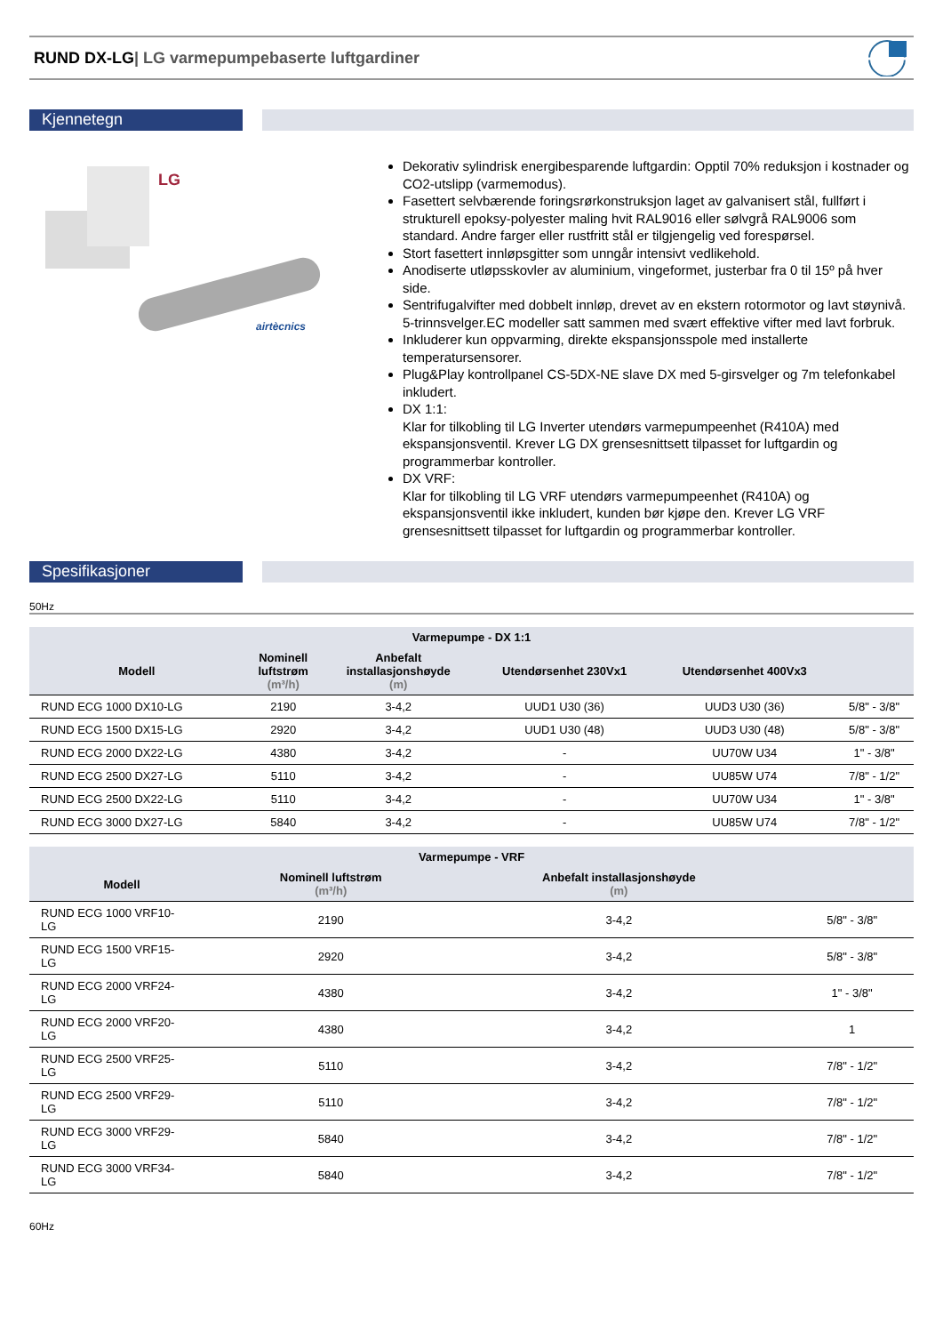RUND DX-LG| LG varmepumpebaserte luftgardiner
Kjennetegn
LG
airtècnics
Dekorativ sylindrisk energibesparende luftgardin: Opptil 70% reduksjon i kostnader og CO2-utslipp (varmemodus).
Fasettert selvbærende foringsrørkonstruksjon laget av galvanisert stål, fullført i strukturell epoksy-polyester maling hvit RAL9016 eller sølvgrå RAL9006 som standard. Andre farger eller rustfritt stål er tilgjengelig ved forespørsel.
Stort fasettert innløpsgitter som unngår intensivt vedlikehold.
Anodiserte utløpsskovler av aluminium, vingeformet, justerbar fra 0 til 15º på hver side.
Sentrifugalvifter med dobbelt innløp, drevet av en ekstern rotormotor og lavt støynivå. 5-trinnsvelger.EC modeller satt sammen med svært effektive vifter med lavt forbruk.
Inkluderer kun oppvarming, direkte ekspansjonsspole med installerte temperatursensorer.
Plug&Play kontrollpanel CS-5DX-NE slave DX med 5-girsvelger og 7m telefonkabel inkludert.
DX 1:1:
Klar for tilkobling til LG Inverter utendørs varmepumpeenhet (R410A) med ekspansjonsventil. Krever LG DX grensesnittsett tilpasset for luftgardin og programmerbar kontroller.
DX VRF:
Klar for tilkobling til LG VRF utendørs varmepumpeenhet (R410A) og ekspansjonsventil ikke inkludert, kunden bør kjøpe den. Krever LG VRF grensesnittsett tilpasset for luftgardin og programmerbar kontroller.
Spesifikasjoner
50Hz
| Varmepumpe - DX 1:1 | | | | | |
| --- | --- | --- | --- | --- | --- |
| Modell | Nominell luftstrøm (m³/h) | Anbefalt installasjonshøyde (m) | Utendørsenhet 230Vx1 | Utendørsenhet 400Vx3 | |
| RUND ECG 1000 DX10-LG | 2190 | 3-4,2 | UUD1 U30 (36) | UUD3 U30 (36) | 5/8" - 3/8" |
| RUND ECG 1500 DX15-LG | 2920 | 3-4,2 | UUD1 U30 (48) | UUD3 U30 (48) | 5/8" - 3/8" |
| RUND ECG 2000 DX22-LG | 4380 | 3-4,2 | - | UU70W U34 | 1" - 3/8" |
| RUND ECG 2500 DX27-LG | 5110 | 3-4,2 | - | UU85W U74 | 7/8" - 1/2" |
| RUND ECG 2500 DX22-LG | 5110 | 3-4,2 | - | UU70W U34 | 1" - 3/8" |
| RUND ECG 3000 DX27-LG | 5840 | 3-4,2 | - | UU85W U74 | 7/8" - 1/2" |
| Varmepumpe - VRF | | | |
| --- | --- | --- | --- |
| Modell | Nominell luftstrøm (m³/h) | Anbefalt installasjonshøyde (m) | |
| RUND ECG 1000 VRF10- LG | 2190 | 3-4,2 | 5/8" - 3/8" |
| RUND ECG 1500 VRF15- LG | 2920 | 3-4,2 | 5/8" - 3/8" |
| RUND ECG 2000 VRF24- LG | 4380 | 3-4,2 | 1" - 3/8" |
| RUND ECG 2000 VRF20- LG | 4380 | 3-4,2 | 1 |
| RUND ECG 2500 VRF25- LG | 5110 | 3-4,2 | 7/8" - 1/2" |
| RUND ECG 2500 VRF29- LG | 5110 | 3-4,2 | 7/8" - 1/2" |
| RUND ECG 3000 VRF29- LG | 5840 | 3-4,2 | 7/8" - 1/2" |
| RUND ECG 3000 VRF34- LG | 5840 | 3-4,2 | 7/8" - 1/2" |
60Hz